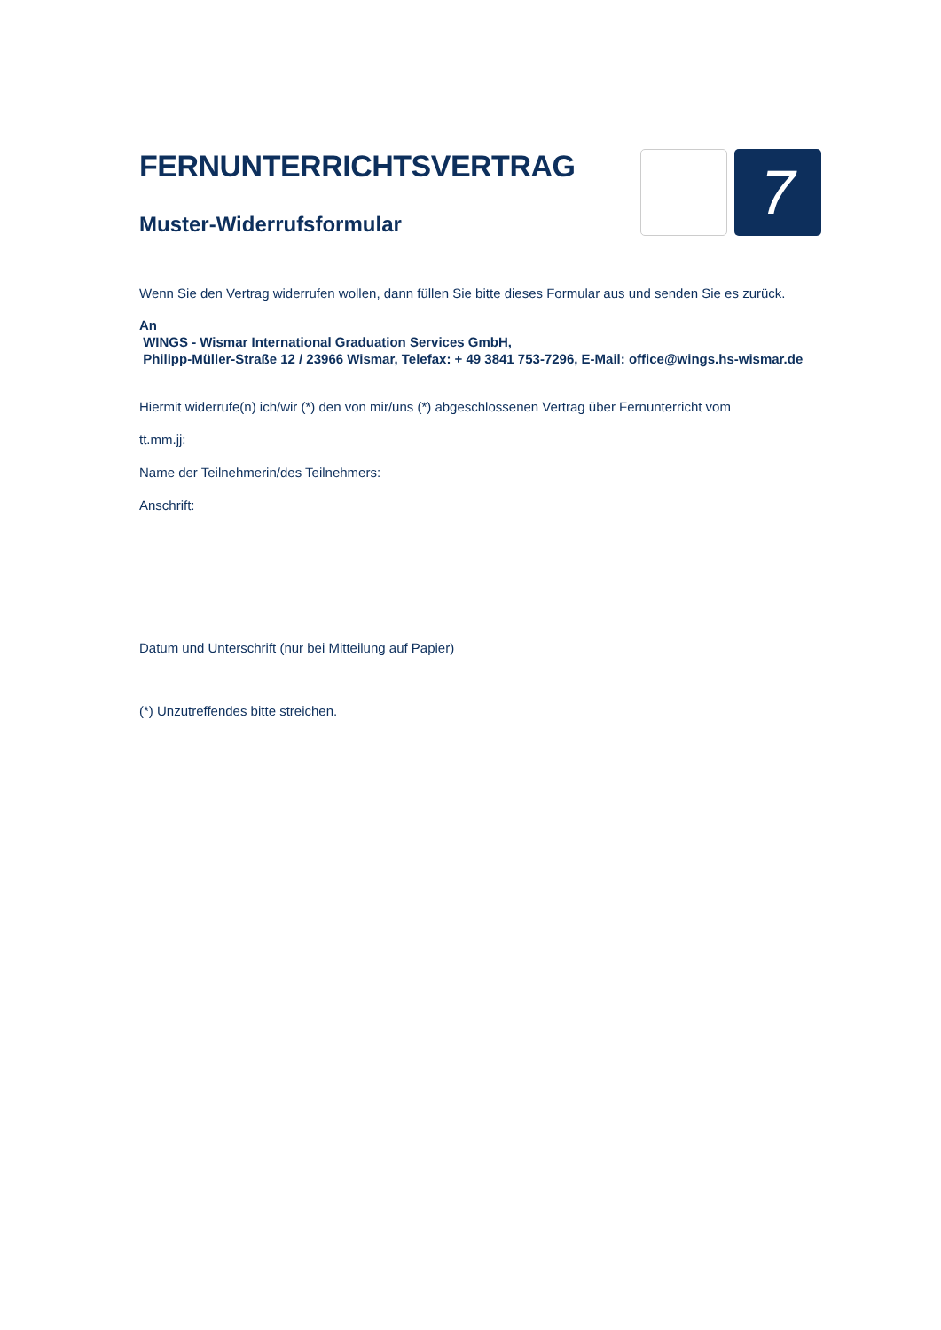FERNUNTERRICHTSVERTRAG
Muster-Widerrufsformular
7
Wenn Sie den Vertrag widerrufen wollen, dann füllen Sie bitte dieses Formular aus und senden Sie es zurück.
An
WINGS - Wismar International Graduation Services GmbH,
Philipp-Müller-Straße 12 / 23966 Wismar, Telefax: + 49 3841 753-7296, E-Mail: office@wings.hs-wismar.de
Hiermit widerrufe(n) ich/wir (*) den von mir/uns (*) abgeschlossenen Vertrag über Fernunterricht vom
tt.mm.jj:
Name der Teilnehmerin/des Teilnehmers:
Anschrift:
Datum und Unterschrift (nur bei Mitteilung auf Papier)
(*) Unzutreffendes bitte streichen.